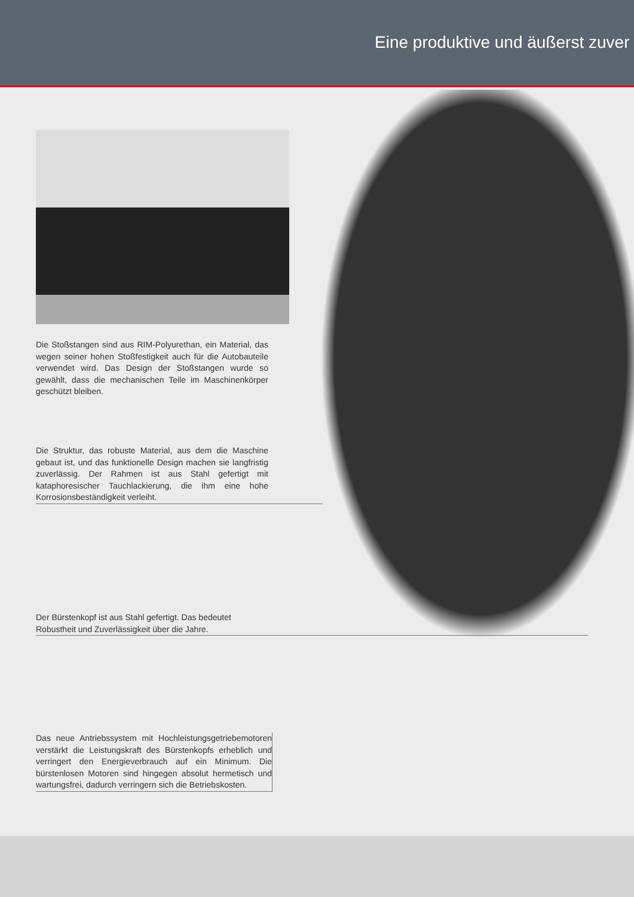Eine produktive und äußerst zuver
Die Stoßstangen sind aus RIM-Polyurethan, ein Material, das wegen seiner hohen Stoßfestigkeit auch für die Autobauteile verwendet wird. Das Design der Stoßstangen wurde so gewählt, dass die mechanischen Teile im Maschinenkörper geschützt bleiben.
Die Struktur, das robuste Material, aus dem die Maschine gebaut ist, und das funktionelle Design machen sie langfristig zuverlässig. Der Rahmen ist aus Stahl gefertigt mit kataphoresischer Tauchlackierung, die ihm eine hohe Korrosionsbeständigkeit verleiht.
Der Bürstenkopf ist aus Stahl gefertigt. Das bedeutet
Robustheit und Zuverlässigkeit über die Jahre.
Das neue Antriebssystem mit Hochleistungsgetriebemotoren verstärkt die Leistungskraft des Bürstenkopfs erheblich und verringert den Energieverbrauch auf ein Minimum. Die bürstenlosen Motoren sind hingegen absolut hermetisch und wartungsfrei, dadurch verringern sich die Betriebskosten.